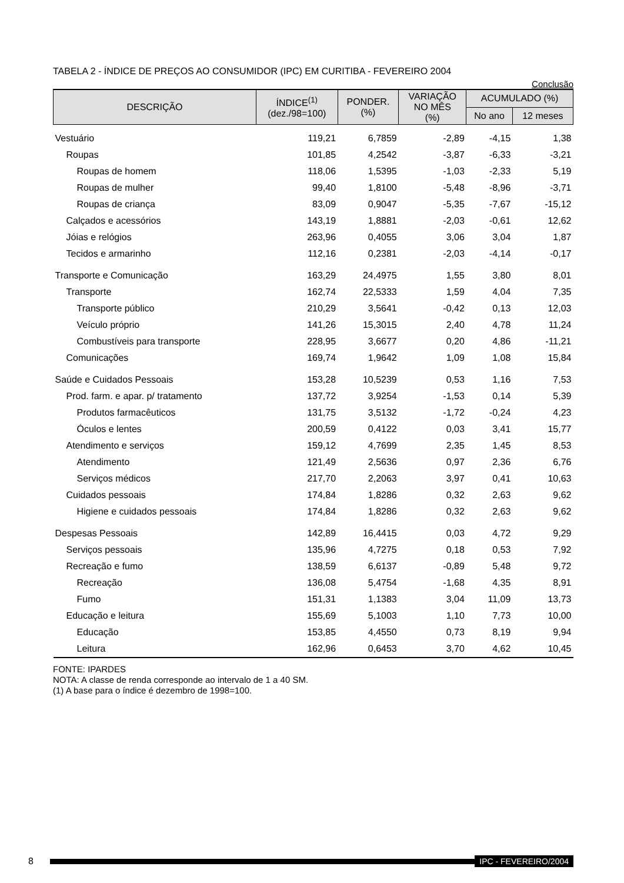TABELA 2 - ÍNDICE DE PREÇOS AO CONSUMIDOR (IPC) EM CURITIBA - FEVEREIRO 2004
Conclusão
| DESCRIÇÃO | ÍNDICE<sup>(1)</sup> (dez./98=100) | PONDER. (%) | VARIAÇÃO NO MÊS (%) | ACUMULADO (%) | |
| --- | --- | --- | --- | --- | --- |
| | | | | No ano | 12 meses |
| Vestuário | 119,21 | 6,7859 | -2,89 | -4,15 | 1,38 |
| Roupas | 101,85 | 4,2542 | -3,87 | -6,33 | -3,21 |
| Roupas de homem | 118,06 | 1,5395 | -1,03 | -2,33 | 5,19 |
| Roupas de mulher | 99,40 | 1,8100 | -5,48 | -8,96 | -3,71 |
| Roupas de criança | 83,09 | 0,9047 | -5,35 | -7,67 | -15,12 |
| Calçados e acessórios | 143,19 | 1,8881 | -2,03 | -0,61 | 12,62 |
| Jóias e relógios | 263,96 | 0,4055 | 3,06 | 3,04 | 1,87 |
| Tecidos e armarinho | 112,16 | 0,2381 | -2,03 | -4,14 | -0,17 |
| Transporte e Comunicação | 163,29 | 24,4975 | 1,55 | 3,80 | 8,01 |
| Transporte | 162,74 | 22,5333 | 1,59 | 4,04 | 7,35 |
| Transporte público | 210,29 | 3,5641 | -0,42 | 0,13 | 12,03 |
| Veículo próprio | 141,26 | 15,3015 | 2,40 | 4,78 | 11,24 |
| Combustíveis para transporte | 228,95 | 3,6677 | 0,20 | 4,86 | -11,21 |
| Comunicações | 169,74 | 1,9642 | 1,09 | 1,08 | 15,84 |
| Saúde e Cuidados Pessoais | 153,28 | 10,5239 | 0,53 | 1,16 | 7,53 |
| Prod. farm. e apar. p/ tratamento | 137,72 | 3,9254 | -1,53 | 0,14 | 5,39 |
| Produtos farmacêuticos | 131,75 | 3,5132 | -1,72 | -0,24 | 4,23 |
| Óculos e lentes | 200,59 | 0,4122 | 0,03 | 3,41 | 15,77 |
| Atendimento e serviços | 159,12 | 4,7699 | 2,35 | 1,45 | 8,53 |
| Atendimento | 121,49 | 2,5636 | 0,97 | 2,36 | 6,76 |
| Serviços médicos | 217,70 | 2,2063 | 3,97 | 0,41 | 10,63 |
| Cuidados pessoais | 174,84 | 1,8286 | 0,32 | 2,63 | 9,62 |
| Higiene e cuidados pessoais | 174,84 | 1,8286 | 0,32 | 2,63 | 9,62 |
| Despesas Pessoais | 142,89 | 16,4415 | 0,03 | 4,72 | 9,29 |
| Serviços pessoais | 135,96 | 4,7275 | 0,18 | 0,53 | 7,92 |
| Recreação e fumo | 138,59 | 6,6137 | -0,89 | 5,48 | 9,72 |
| Recreação | 136,08 | 5,4754 | -1,68 | 4,35 | 8,91 |
| Fumo | 151,31 | 1,1383 | 3,04 | 11,09 | 13,73 |
| Educação e leitura | 155,69 | 5,1003 | 1,10 | 7,73 | 10,00 |
| Educação | 153,85 | 4,4550 | 0,73 | 8,19 | 9,94 |
| Leitura | 162,96 | 0,6453 | 3,70 | 4,62 | 10,45 |
FONTE: IPARDES
NOTA: A classe de renda corresponde ao intervalo de 1 a 40 SM.
(1) A base para o índice é dezembro de 1998=100.
8 IPC - FEVEREIRO/2004